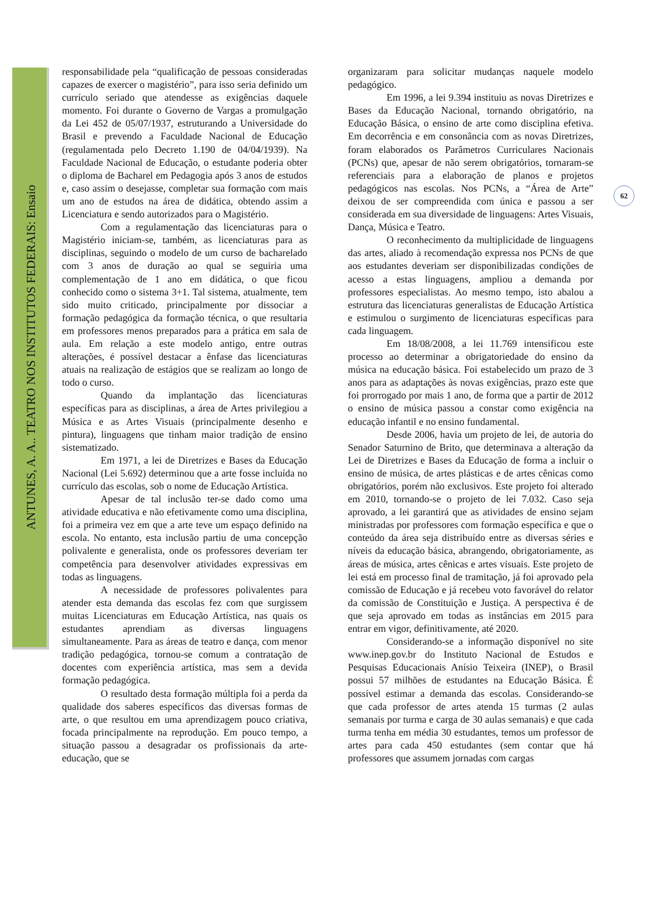ANTUNES, A. A.. TEATRO NOS INSTITUTOS FEDERAIS: Ensaio
62
responsabilidade pela “qualificação de pessoas consideradas capazes de exercer o magistério”, para isso seria definido um currículo seriado que atendesse as exigências daquele momento. Foi durante o Governo de Vargas a promulgação da Lei 452 de 05/07/1937, estruturando a Universidade do Brasil e prevendo a Faculdade Nacional de Educação (regulamentada pelo Decreto 1.190 de 04/04/1939). Na Faculdade Nacional de Educação, o estudante poderia obter o diploma de Bacharel em Pedagogia após 3 anos de estudos e, caso assim o desejasse, completar sua formação com mais um ano de estudos na área de didática, obtendo assim a Licenciatura e sendo autorizados para o Magistério.
Com a regulamentação das licenciaturas para o Magistério iniciam-se, também, as licenciaturas para as disciplinas, seguindo o modelo de um curso de bacharelado com 3 anos de duração ao qual se seguiria uma complementação de 1 ano em didática, o que ficou conhecido como o sistema 3+1. Tal sistema, atualmente, tem sido muito criticado, principalmente por dissociar a formação pedagógica da formação técnica, o que resultaria em professores menos preparados para a prática em sala de aula. Em relação a este modelo antigo, entre outras alterações, é possível destacar a ênfase das licenciaturas atuais na realização de estágios que se realizam ao longo de todo o curso.
Quando da implantação das licenciaturas específicas para as disciplinas, a área de Artes privilegiou a Música e as Artes Visuais (principalmente desenho e pintura), linguagens que tinham maior tradição de ensino sistematizado.
Em 1971, a lei de Diretrizes e Bases da Educação Nacional (Lei 5.692) determinou que a arte fosse incluída no currículo das escolas, sob o nome de Educação Artística.
Apesar de tal inclusão ter-se dado como uma atividade educativa e não efetivamente como uma disciplina, foi a primeira vez em que a arte teve um espaço definido na escola. No entanto, esta inclusão partiu de uma concepção polivalente e generalista, onde os professores deveriam ter competência para desenvolver atividades expressivas em todas as linguagens.
A necessidade de professores polivalentes para atender esta demanda das escolas fez com que surgissem muitas Licenciaturas em Educação Artística, nas quais os estudantes aprendiam as diversas linguagens simultaneamente. Para as áreas de teatro e dança, com menor tradição pedagógica, tornou-se comum a contratação de docentes com experiência artística, mas sem a devida formação pedagógica.
O resultado desta formação múltipla foi a perda da qualidade dos saberes específicos das diversas formas de arte, o que resultou em uma aprendizagem pouco criativa, focada principalmente na reprodução. Em pouco tempo, a situação passou a desagradar os profissionais da arte-educação, que se
organizaram para solicitar mudanças naquele modelo pedagógico.
Em 1996, a lei 9.394 instituiu as novas Diretrizes e Bases da Educação Nacional, tornando obrigatório, na Educação Básica, o ensino de arte como disciplina efetiva. Em decorrência e em consonância com as novas Diretrizes, foram elaborados os Parâmetros Curriculares Nacionais (PCNs) que, apesar de não serem obrigatórios, tornaram-se referenciais para a elaboração de planos e projetos pedagógicos nas escolas. Nos PCNs, a “Área de Arte” deixou de ser compreendida com única e passou a ser considerada em sua diversidade de linguagens: Artes Visuais, Dança, Música e Teatro.
O reconhecimento da multiplicidade de linguagens das artes, aliado à recomendação expressa nos PCNs de que aos estudantes deveriam ser disponibilizadas condições de acesso a estas linguagens, ampliou a demanda por professores especialistas. Ao mesmo tempo, isto abalou a estrutura das licenciaturas generalistas de Educação Artística e estimulou o surgimento de licenciaturas específicas para cada linguagem.
Em 18/08/2008, a lei 11.769 intensificou este processo ao determinar a obrigatoriedade do ensino da música na educação básica. Foi estabelecido um prazo de 3 anos para as adaptações às novas exigências, prazo este que foi prorrogado por mais 1 ano, de forma que a partir de 2012 o ensino de música passou a constar como exigência na educação infantil e no ensino fundamental.
Desde 2006, havia um projeto de lei, de autoria do Senador Saturnino de Brito, que determinava a alteração da Lei de Diretrizes e Bases da Educação de forma a incluir o ensino de música, de artes plásticas e de artes cênicas como obrigatórios, porém não exclusivos. Este projeto foi alterado em 2010, tornando-se o projeto de lei 7.032. Caso seja aprovado, a lei garantirá que as atividades de ensino sejam ministradas por professores com formação específica e que o conteúdo da área seja distribuído entre as diversas séries e níveis da educação básica, abrangendo, obrigatoriamente, as áreas de música, artes cênicas e artes visuais. Este projeto de lei está em processo final de tramitação, já foi aprovado pela comissão de Educação e já recebeu voto favorável do relator da comissão de Constituição e Justiça. A perspectiva é de que seja aprovado em todas as instâncias em 2015 para entrar em vigor, definitivamente, até 2020.
Considerando-se a informação disponível no site www.inep.gov.br do Instituto Nacional de Estudos e Pesquisas Educacionais Anísio Teixeira (INEP), o Brasil possui 57 milhões de estudantes na Educação Básica. É possível estimar a demanda das escolas. Considerando-se que cada professor de artes atenda 15 turmas (2 aulas semanais por turma e carga de 30 aulas semanais) e que cada turma tenha em média 30 estudantes, temos um professor de artes para cada 450 estudantes (sem contar que há professores que assumem jornadas com cargas